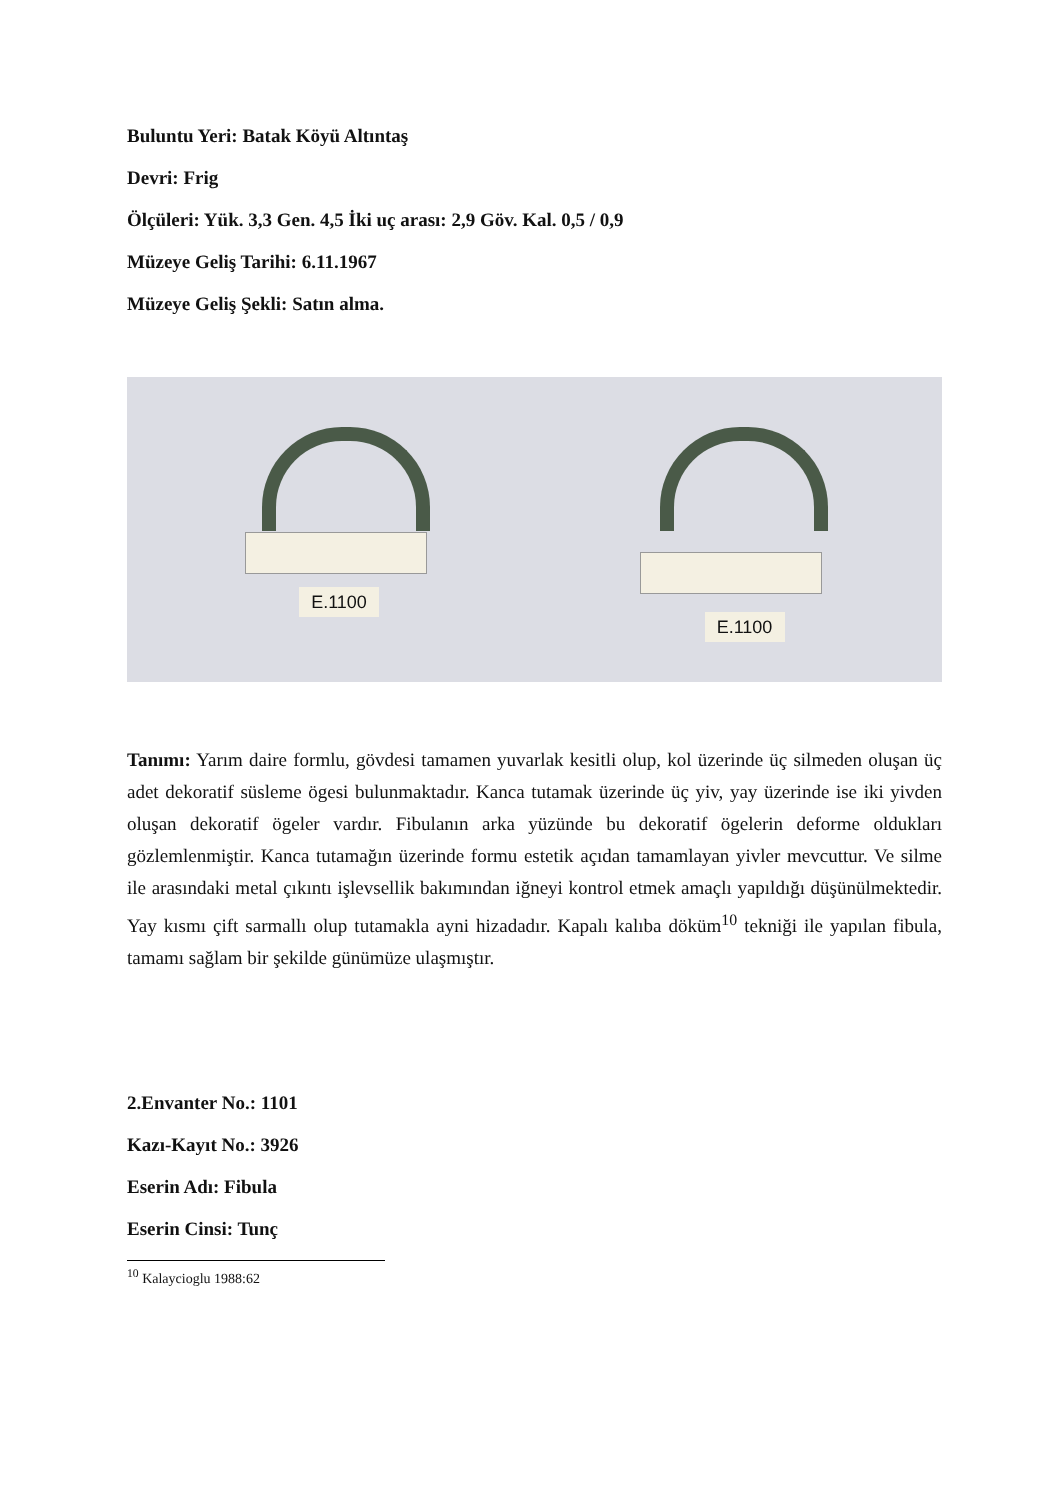Buluntu Yeri: Batak Köyü Altıntaş
Devri: Frig
Ölçüleri: Yük. 3,3 Gen. 4,5 İki uç arası: 2,9 Göv. Kal. 0,5 / 0,9
Müzeye Geliş Tarihi: 6.11.1967
Müzeye Geliş Şekli: Satın alma.
E.1100
E.1100
Tanımı: Yarım daire formlu, gövdesi tamamen yuvarlak kesitli olup, kol üzerinde üç silmeden oluşan üç adet dekoratif süsleme ögesi bulunmaktadır. Kanca tutamak üzerinde üç yiv, yay üzerinde ise iki yivden oluşan dekoratif ögeler vardır. Fibulanın arka yüzünde bu dekoratif ögelerin deforme oldukları gözlemlenmiştir. Kanca tutamağın üzerinde formu estetik açıdan tamamlayan yivler mevcuttur. Ve silme ile arasındaki metal çıkıntı işlevsellik bakımından iğneyi kontrol etmek amaçlı yapıldığı düşünülmektedir. Yay kısmı çift sarmallı olup tutamakla ayni hizadadır. Kapalı kalıba döküm<sup>10</sup> tekniği ile yapılan fibula, tamamı sağlam bir şekilde günümüze ulaşmıştır.
2.Envanter No.: 1101
Kazı-Kayıt No.: 3926
Eserin Adı: Fibula
Eserin Cinsi: Tunç
<sup>10</sup> Kalaycioglu 1988:62